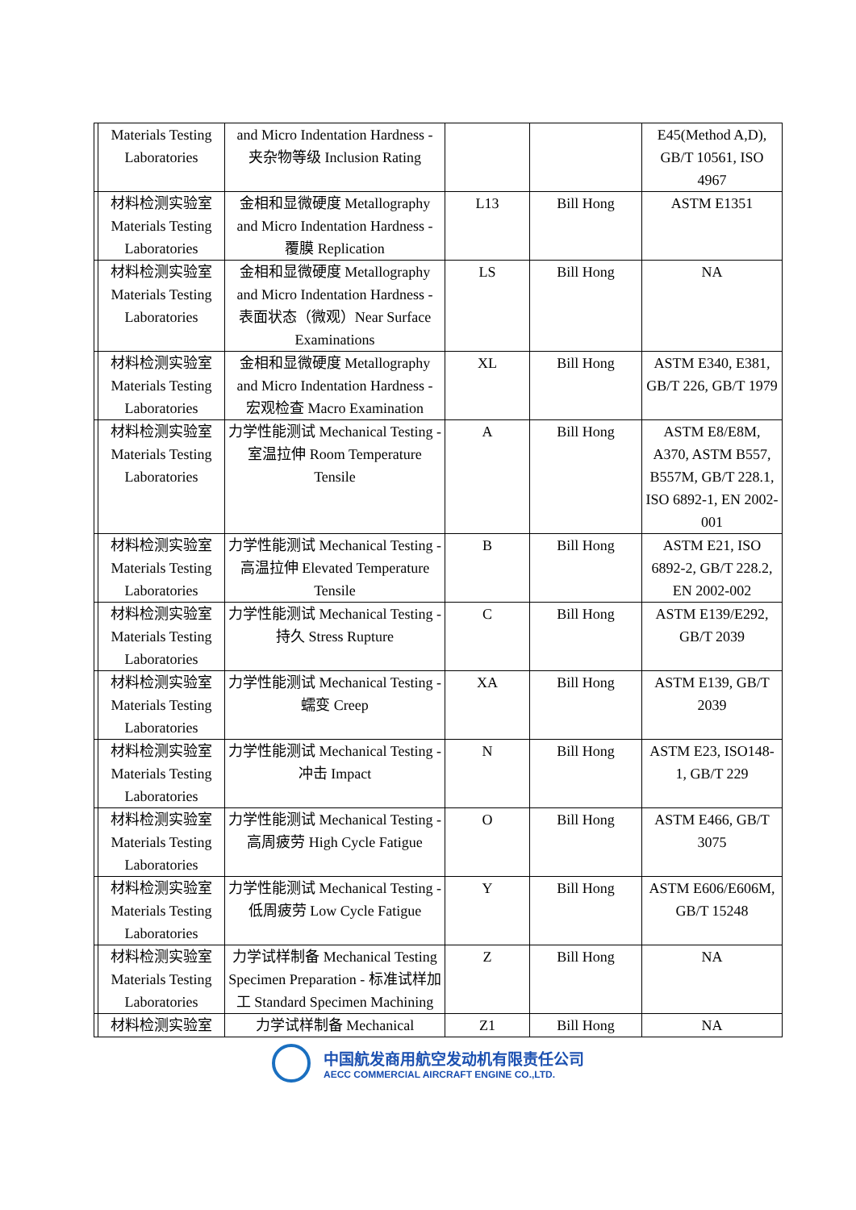| | Materials Testing Laboratories | and Micro Indentation Hardness - 夹杂物等级 Inclusion Rating | | | E45(Method A,D), GB/T 10561, ISO 4967 |
| | 材料检测实验室 Materials Testing Laboratories | 金相和显微硬度 Metallography and Micro Indentation Hardness - 覆膜 Replication | L13 | Bill Hong | ASTM E1351 |
| | 材料检测实验室 Materials Testing Laboratories | 金相和显微硬度 Metallography and Micro Indentation Hardness - 表面状态（微观）Near Surface Examinations | LS | Bill Hong | NA |
| | 材料检测实验室 Materials Testing Laboratories | 金相和显微硬度 Metallography and Micro Indentation Hardness - 宏观检查 Macro Examination | XL | Bill Hong | ASTM E340, E381, GB/T 226, GB/T 1979 |
| | 材料检测实验室 Materials Testing Laboratories | 力学性能测试 Mechanical Testing - 室温拉伸 Room Temperature Tensile | A | Bill Hong | ASTM E8/E8M, A370, ASTM B557, B557M, GB/T 228.1, ISO 6892-1, EN 2002-001 |
| | 材料检测实验室 Materials Testing Laboratories | 力学性能测试 Mechanical Testing - 高温拉伸 Elevated Temperature Tensile | B | Bill Hong | ASTM E21, ISO 6892-2, GB/T 228.2, EN 2002-002 |
| | 材料检测实验室 Materials Testing Laboratories | 力学性能测试 Mechanical Testing - 持久 Stress Rupture | C | Bill Hong | ASTM E139/E292, GB/T 2039 |
| | 材料检测实验室 Materials Testing Laboratories | 力学性能测试 Mechanical Testing - 蠕变 Creep | XA | Bill Hong | ASTM E139, GB/T 2039 |
| | 材料检测实验室 Materials Testing Laboratories | 力学性能测试 Mechanical Testing - 冲击 Impact | N | Bill Hong | ASTM E23, ISO148-1, GB/T 229 |
| | 材料检测实验室 Materials Testing Laboratories | 力学性能测试 Mechanical Testing - 高周疲劳 High Cycle Fatigue | O | Bill Hong | ASTM E466, GB/T 3075 |
| | 材料检测实验室 Materials Testing Laboratories | 力学性能测试 Mechanical Testing - 低周疲劳 Low Cycle Fatigue | Y | Bill Hong | ASTM E606/E606M, GB/T 15248 |
| | 材料检测实验室 Materials Testing Laboratories | 力学试样制备 Mechanical Testing Specimen Preparation - 标准试样加工 Standard Specimen Machining | Z | Bill Hong | NA |
| | 材料检测实验室 | 力学试样制备 Mechanical | Z1 | Bill Hong | NA |
中国航发商用航空发动机有限责任公司
AECC COMMERCIAL AIRCRAFT ENGINE CO.,LTD.